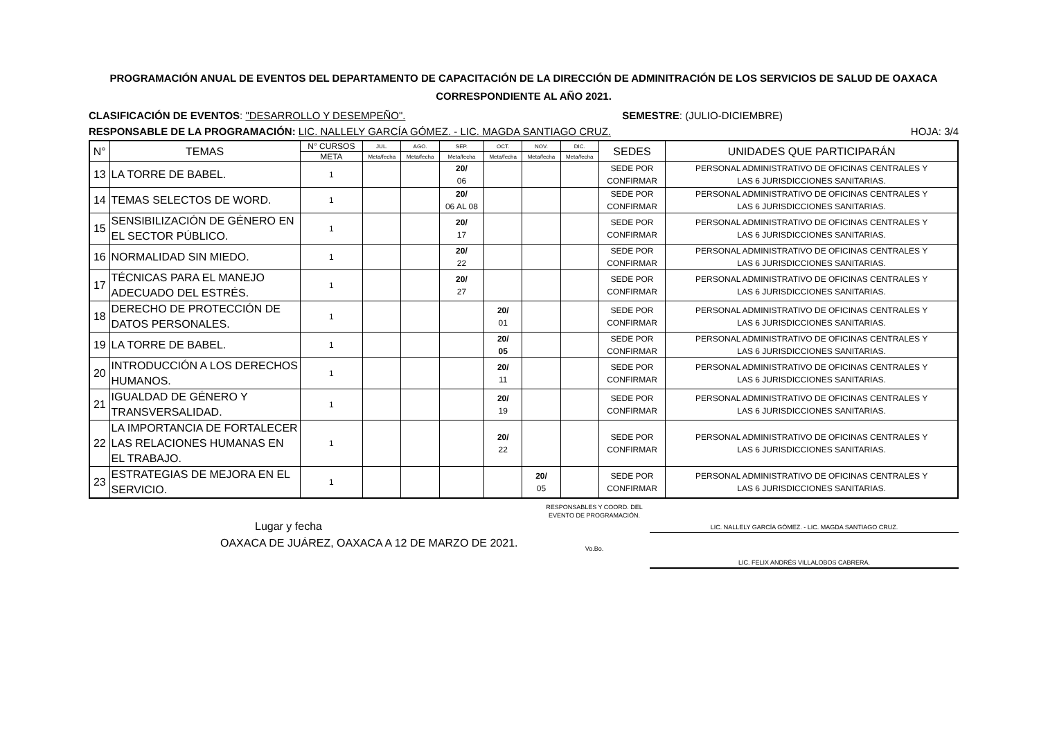PROGRAMACIÓN ANUAL DE EVENTOS DEL DEPARTAMENTO DE CAPACITACIÓN DE LA DIRECCIÓN DE ADMINITRACIÓN DE LOS SERVICIOS DE SALUD DE OAXACA
CORRESPONDIENTE AL AÑO 2021.
CLASIFICACIÓN DE EVENTOS: "DESARROLLO Y DESEMPEÑO". SEMESTRE: (JULIO-DICIEMBRE)
RESPONSABLE DE LA PROGRAMACIÓN: LIC. NALLELY GARCÍA GÓMEZ. - LIC. MAGDA SANTIAGO CRUZ. HOJA: 3/4
| N° | TEMAS | N° CURSOS | JUL. | AGO. | SEP. | OCT. | NOV. | DIC. | SEDES | UNIDADES QUE PARTICIPARÁN |
| --- | --- | --- | --- | --- | --- | --- | --- | --- | --- | --- |
| | | META | Meta/fecha | Meta/fecha | Meta/fecha | Meta/fecha | Meta/fecha | Meta/fecha | | |
| 13 | LA TORRE DE BABEL. | 1 | | | 20/ 06 | | | | SEDE POR CONFIRMAR | PERSONAL ADMINISTRATIVO DE OFICINAS CENTRALES Y LAS 6 JURISDICCIONES SANITARIAS. |
| 14 | TEMAS SELECTOS DE WORD. | 1 | | | 20/ 06 AL 08 | | | | SEDE POR CONFIRMAR | PERSONAL ADMINISTRATIVO DE OFICINAS CENTRALES Y LAS 6 JURISDICCIONES SANITARIAS. |
| 15 | SENSIBILIZACIÓN DE GÉNERO EN EL SECTOR PÚBLICO. | 1 | | | 20/ 17 | | | | SEDE POR CONFIRMAR | PERSONAL ADMINISTRATIVO DE OFICINAS CENTRALES Y LAS 6 JURISDICCIONES SANITARIAS. |
| 16 | NORMALIDAD SIN MIEDO. | 1 | | | 20/ 22 | | | | SEDE POR CONFIRMAR | PERSONAL ADMINISTRATIVO DE OFICINAS CENTRALES Y LAS 6 JURISDICCIONES SANITARIAS. |
| 17 | TÉCNICAS PARA EL MANEJO ADECUADO DEL ESTRÉS. | 1 | | | 20/ 27 | | | | SEDE POR CONFIRMAR | PERSONAL ADMINISTRATIVO DE OFICINAS CENTRALES Y LAS 6 JURISDICCIONES SANITARIAS. |
| 18 | DERECHO DE PROTECCIÓN DE DATOS PERSONALES. | 1 | | | | 20/ 01 | | | SEDE POR CONFIRMAR | PERSONAL ADMINISTRATIVO DE OFICINAS CENTRALES Y LAS 6 JURISDICCIONES SANITARIAS. |
| 19 | LA TORRE DE BABEL. | 1 | | | | 20/ 05 | | | SEDE POR CONFIRMAR | PERSONAL ADMINISTRATIVO DE OFICINAS CENTRALES Y LAS 6 JURISDICCIONES SANITARIAS. |
| 20 | INTRODUCCIÓN A LOS DERECHOS HUMANOS. | 1 | | | | 20/ 11 | | | SEDE POR CONFIRMAR | PERSONAL ADMINISTRATIVO DE OFICINAS CENTRALES Y LAS 6 JURISDICCIONES SANITARIAS. |
| 21 | IGUALDAD DE GÉNERO Y TRANSVERSALIDAD. | 1 | | | | 20/ 19 | | | SEDE POR CONFIRMAR | PERSONAL ADMINISTRATIVO DE OFICINAS CENTRALES Y LAS 6 JURISDICCIONES SANITARIAS. |
| 22 | LA IMPORTANCIA DE FORTALECER LAS RELACIONES HUMANAS EN EL TRABAJO. | 1 | | | | 20/ 22 | | | SEDE POR CONFIRMAR | PERSONAL ADMINISTRATIVO DE OFICINAS CENTRALES Y LAS 6 JURISDICCIONES SANITARIAS. |
| 23 | ESTRATEGIAS DE MEJORA EN EL SERVICIO. | 1 | | | | | 20/ 05 | | SEDE POR CONFIRMAR | PERSONAL ADMINISTRATIVO DE OFICINAS CENTRALES Y LAS 6 JURISDICCIONES SANITARIAS. |
Lugar y fecha
OAXACA DE JUÁREZ, OAXACA A 12 DE MARZO DE 2021.
RESPONSABLES Y COORD. DEL EVENTO DE PROGRAMACIÓN.
Vo.Bo.
LIC. NALLELY GARCÍA GÓMEZ. - LIC. MAGDA SANTIAGO CRUZ.
LIC. FELIX ANDRÉS VILLALOBOS CABRERA.